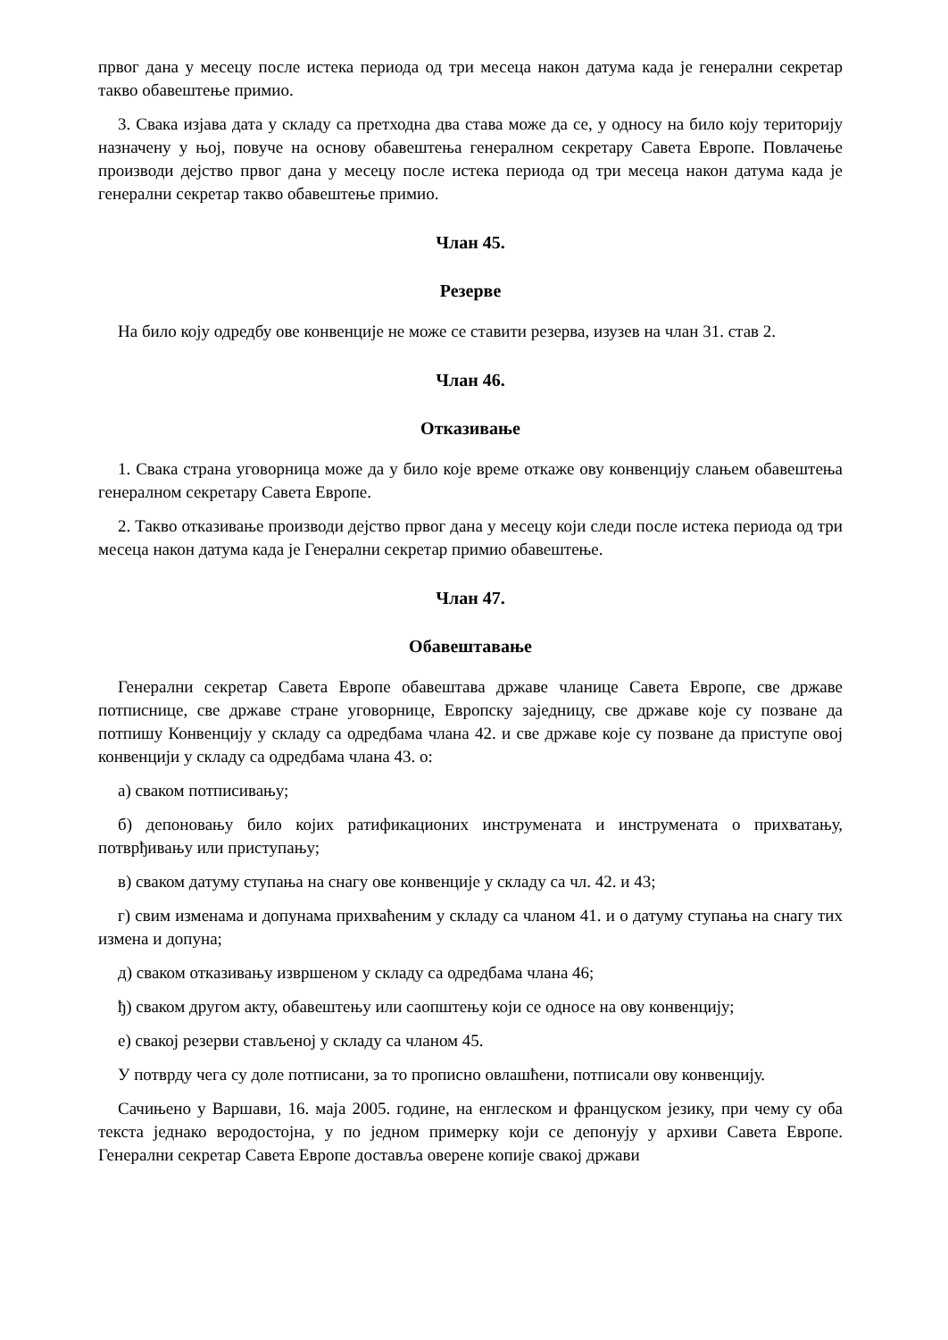првог дана у месецу после истека периода од три месеца након датума када је генерални секретар такво обавештење примио.
3. Свака изјава дата у складу са претходна два става може да се, у односу на било коју територију назначену у њој, повуче на основу обавештења генералном секретару Савета Европе. Повлачење производи дејство првог дана у месецу после истека периода од три месеца након датума када је генерални секретар такво обавештење примио.
Члан 45.
Резерве
На било коју одредбу ове конвенције не може се ставити резерва, изузев на члан 31. став 2.
Члан 46.
Отказивање
1. Свака страна уговорница може да у било које време откаже ову конвенцију слањем обавештења генералном секретару Савета Европе.
2. Такво отказивање производи дејство првог дана у месецу који следи после истека периода од три месеца након датума када је Генерални секретар примио обавештење.
Члан 47.
Обавештавање
Генерални секретар Савета Европе обавештава државе чланице Савета Европе, све државе потписнице, све државе стране уговорнице, Европску заједницу, све државе које су позване да потпишу Конвенцију у складу са одредбама члана 42. и све државе које су позване да приступе овој конвенцији у складу са одредбама члана 43. о:
а) сваком потписивању;
б) депоновању било којих ратификационих инструмената и инструмената о прихватању, потврђивању или приступању;
в) сваком датуму ступања на снагу ове конвенције у складу са чл. 42. и 43;
г) свим изменама и допунама прихваћеним у складу са чланом 41. и о датуму ступања на снагу тих измена и допуна;
д) сваком отказивању извршеном у складу са одредбама члана 46;
ђ) сваком другом акту, обавештењу или саопштењу који се односе на ову конвенцију;
е) свакој резерви стављеној у складу са чланом 45.
У потврду чега су доле потписани, за то прописно овлашћени, потписали ову конвенцију.
Сачињено у Варшави, 16. маја 2005. године, на енглеском и француском језику, при чему су оба текста једнако веродостојна, у по једном примерку који се депонују у архиви Савета Европе. Генерални секретар Савета Европе доставља оверене копије свакој држави